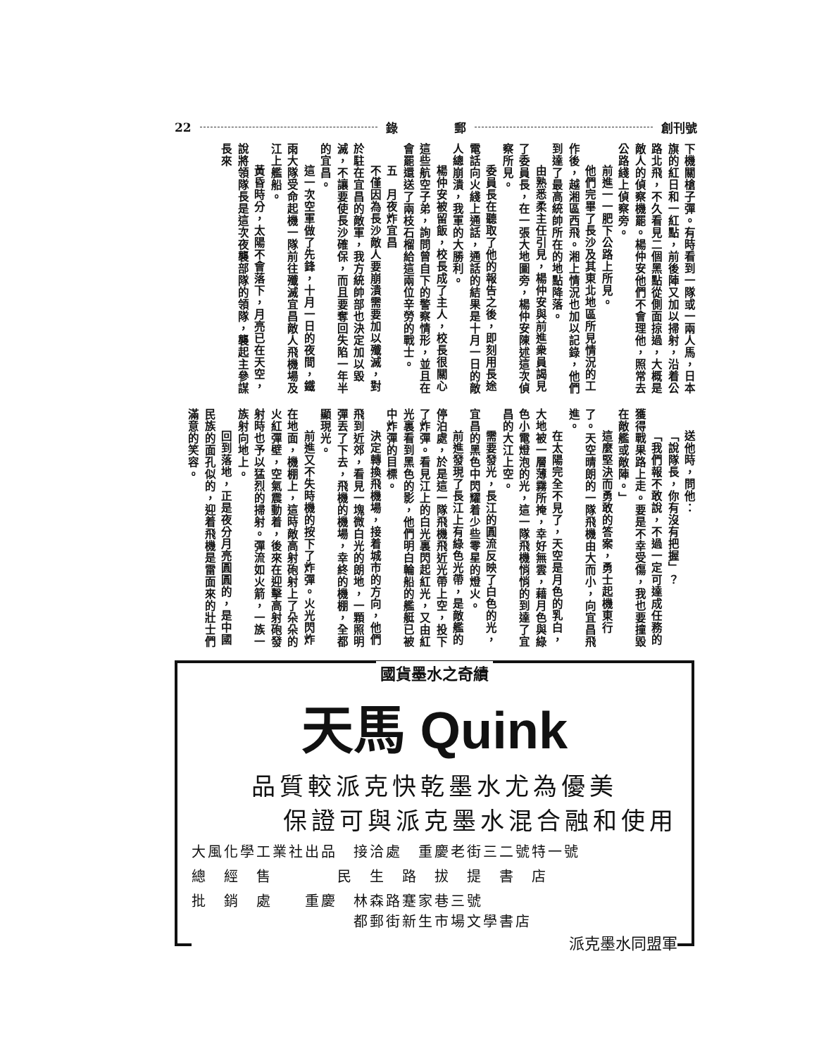22 錄 郵 創刊號
下機關槍子彈。有時看到一隊或一兩人馬，日本旗的紅日和一紅點，前後陣又加以掃射，沿着公路北飛，不久看見二個黑點從側面掠過，大概是敵人的偵察機罷。楊仲安他們不會理他，照常去公路綫上偵察旁。
前進一一肥下公路上所見。
他們完畢了長沙及其東北地區所見情況的工作後，越湘區西飛。湘上情況也加以記錄，他們到達了最高統帥所在的地點降落。
由熟悉柔主任引見，楊仲安與前進衆員謁見了委員長，在一張大地圖旁，楊仲安陳述這次偵察所見。
委員長在聽取了他的報告之後，即刻用長途電話向火綫上通話，通話的結果是十月一日的敵人總崩潰，我軍的大勝利。
楊仲安被留飯，校長成了主人，校長很關心這些航空子弟，詢問曾自下的警察情形，並且在會罷還送了兩枝石榴給這兩位辛勞的戰士。
五　月夜炸宜昌
不僅因為長沙敵人要崩潰需要加以殲滅，對於駐在宜昌的敵軍，我方統帥部也決定加以毀滅，不讓要使長沙確保，而且要奪回失陷一年半的宜昌。
這一次空軍做了先鋒，十月一日的夜間，鐵雨大隊受命起機一隊前往殲滅宜昌敵人飛機場及江上艦船。
黃昏時分，太陽不會落下，月亮已在天空，說將領隊長是這次夜襲部隊的領隊，襲起主參謀長來
送他時，問他：
「說隊長，你有沒有把握」？
「我們報不敢說，不過一定可達成任務的獲得戰果路上走。要是不幸受傷，我也要撞毀在敵艦或敵陣。」
這麼堅決而勇敢的答案，勇士起機東行了。天空晴朗的一隊飛機由大而小，向宜昌飛進。
在太陽完全不見了，天空是月色的乳白，大地被一層薄霧所掩，幸好無雲，藉月色與綠色小電燈泡的光，這一隊飛機悄悄的到達了宜昌的大江上空。
需要發光，長江的圓流反映了白色的光，宜昌的黑色中閃耀着少些零星的燈火。
前進發現了長江上有綠色光帶，是敵艦的停泊處，於是這一隊飛機飛近光帶上空，投下了炸彈。看見江上的白光裏閃起紅光，又由紅光裏看到黑色的影，他們明白輪船的艦艇已被中炸彈的目標。
決定轉換飛機場，接着城市的方向，他們飛到近郊，看見一塊微白光的朗地，一顆照明彈丟了下去，飛機的機場，幸終的機棚，全都顯現光。
前進又不失時機的按下了炸彈。火光閃炸在地面，機棚上，這時敵高射砲射上了朵朵的火紅彈壁，空氣震動着，後來在迎擊高射砲發射時也予以猛烈的掃射。彈流如火箭，一族一族射向地上。
回到落地，正是夜分月亮圓圓的，是中國民族的面孔似的，迎着飛機是雷面來的壯士們滿意的笑容。
國貨墨水之奇績
天馬 Quink
品質較派克快乾墨水尤為優美
保證可與派克墨水混合融和使用
大風化學工業社出品　接洽處　重慶老街三二號特一號
總　經　售　　　　民　生　路　拔　提　書　店
批　銷　處　　重慶　林森路蹇家巷三號
　　　　　　　　　　都郵街新生市場文學書店
派克墨水同盟軍